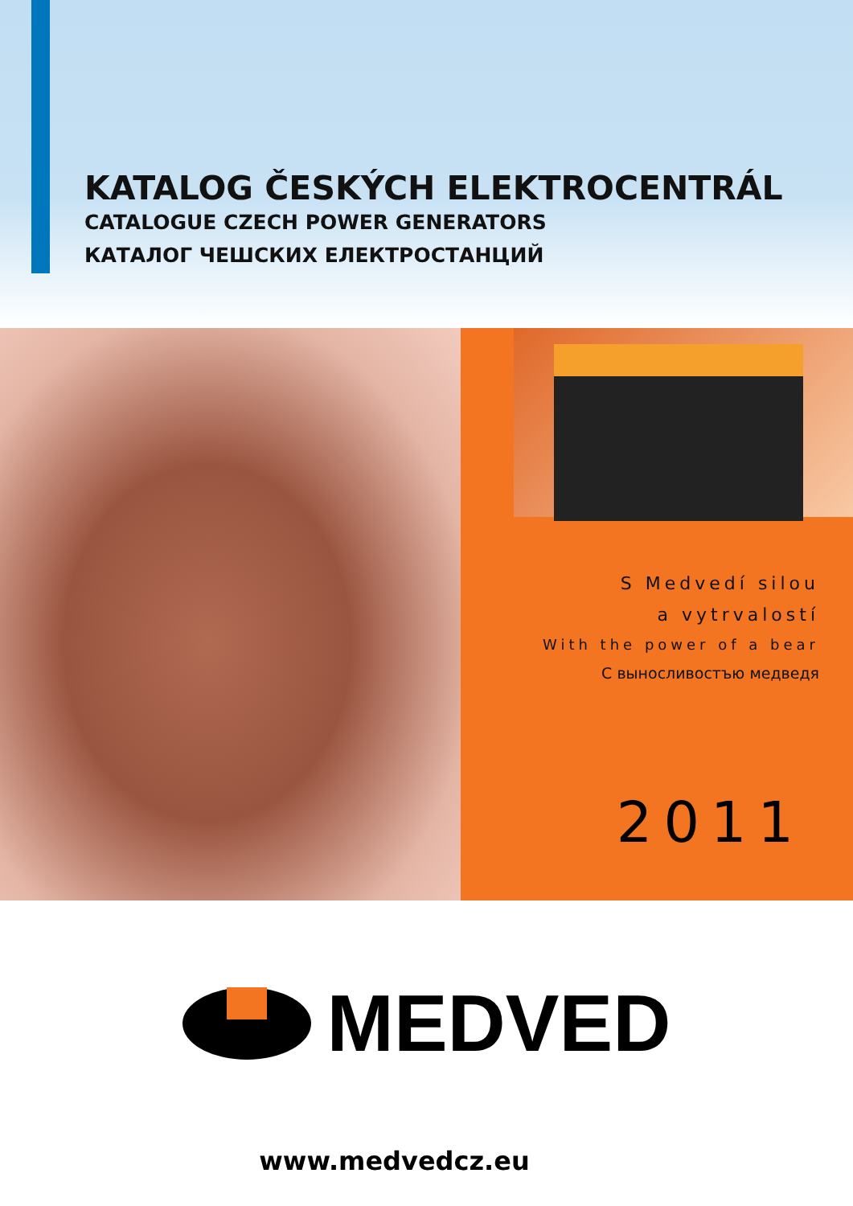KATALOG ČESKÝCH ELEKTROCENTRÁL
CATALOGUE CZECH POWER GENERATORS
КАТАЛОГ ЧЕШСКИХ ЕЛЕКТРОСТАНЦИЙ
S Medvedí silou
a vytrvalostí
With the power of a bear
С выносливостъю медведя
2011
MEDVED
www.medvedcz.eu